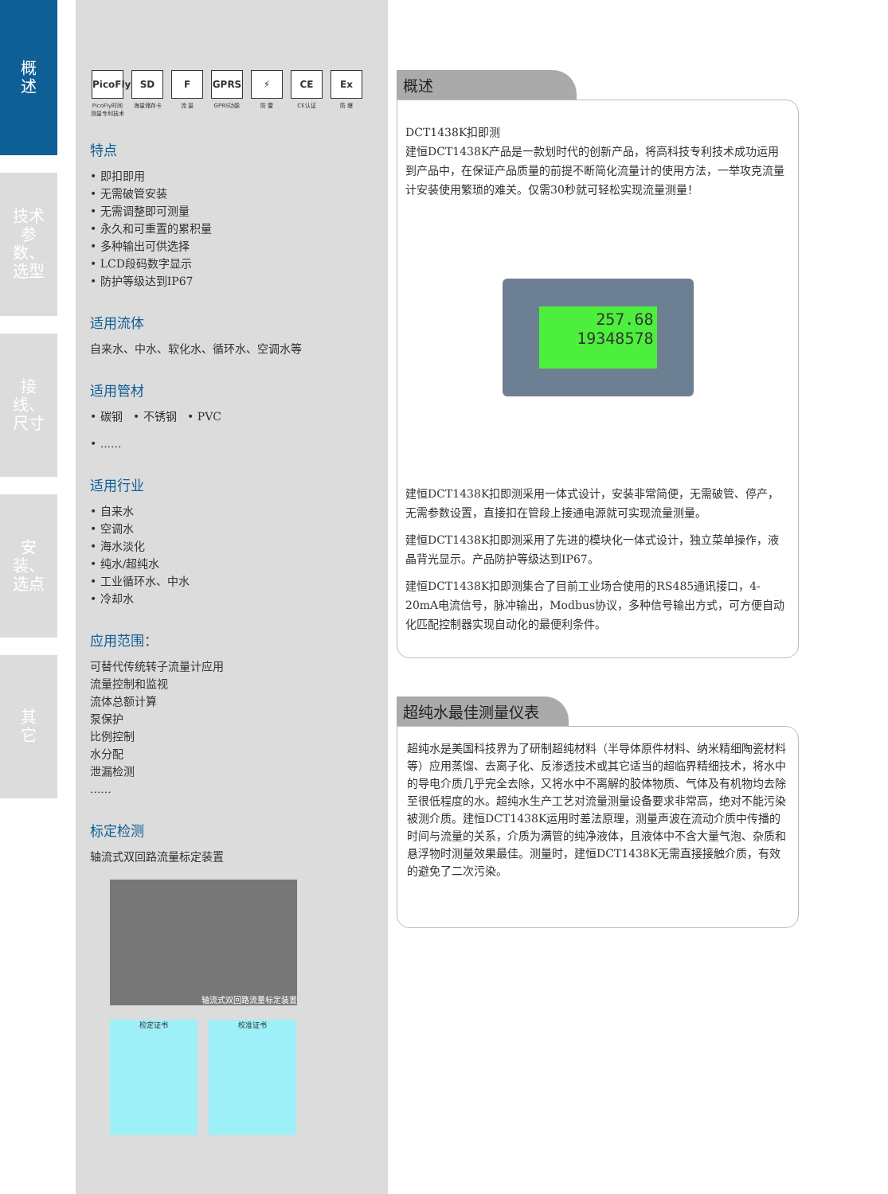概
述
技术参数、选型
接线、尺寸
安装、选点
其
它
PicoFly
PicoFly时间测量专利技术
SD
海量储存卡
F流 量
GPRS
GPRS功能
⚡
防 雷
CE
CE认证
Ex
防 爆
特点
• 即扣即用
• 无需破管安装
• 无需调整即可测量
• 永久和可重置的累积量
• 多种输出可供选择
• LCD段码数字显示
• 防护等级达到IP67
适用流体
自来水、中水、软化水、循环水、空调水等
适用管材
• 碳钢 • 不锈钢 • PVC
• ......
适用行业
• 自来水
• 空调水
• 海水淡化
• 纯水/超纯水
• 工业循环水、中水
• 冷却水
应用范围：
可替代传统转子流量计应用
流量控制和监视
流体总额计算
泵保护
比例控制
水分配
泄漏检测
......
标定检测
轴流式双回路流量标定装置
轴流式双回路流量标定装置
检定证书 校准证书
概述
DCT1438K扣即测
建恒DCT1438K产品是一款划时代的创新产品，将高科技专利技术成功运用到产品中，在保证产品质量的前提不断简化流量计的使用方法，一举攻克流量计安装使用繁琐的难关。仅需30秒就可轻松实现流量测量！
257.68
19348578
建恒DCT1438K扣即测采用一体式设计，安装非常简便，无需破管、停产，无需参数设置，直接扣在管段上接通电源就可实现流量测量。
建恒DCT1438K扣即测采用了先进的模块化一体式设计，独立菜单操作，液晶背光显示。产品防护等级达到IP67。
建恒DCT1438K扣即测集合了目前工业场合使用的RS485通讯接口，4-20mA电流信号，脉冲输出，Modbus协议，多种信号输出方式，可方便自动化匹配控制器实现自动化的最便利条件。
超纯水最佳测量仪表
超纯水是美国科技界为了研制超纯材料（半导体原件材料、纳米精细陶瓷材料等）应用蒸馏、去离子化、反渗透技术或其它适当的超临界精细技术，将水中的导电介质几乎完全去除，又将水中不离解的胶体物质、气体及有机物均去除至很低程度的水。超纯水生产工艺对流量测量设备要求非常高，绝对不能污染被测介质。建恒DCT1438K运用时差法原理，测量声波在流动介质中传播的时间与流量的关系，介质为满管的纯净液体，且液体中不含大量气泡、杂质和悬浮物时测量效果最佳。测量时，建恒DCT1438K无需直接接触介质，有效的避免了二次污染。